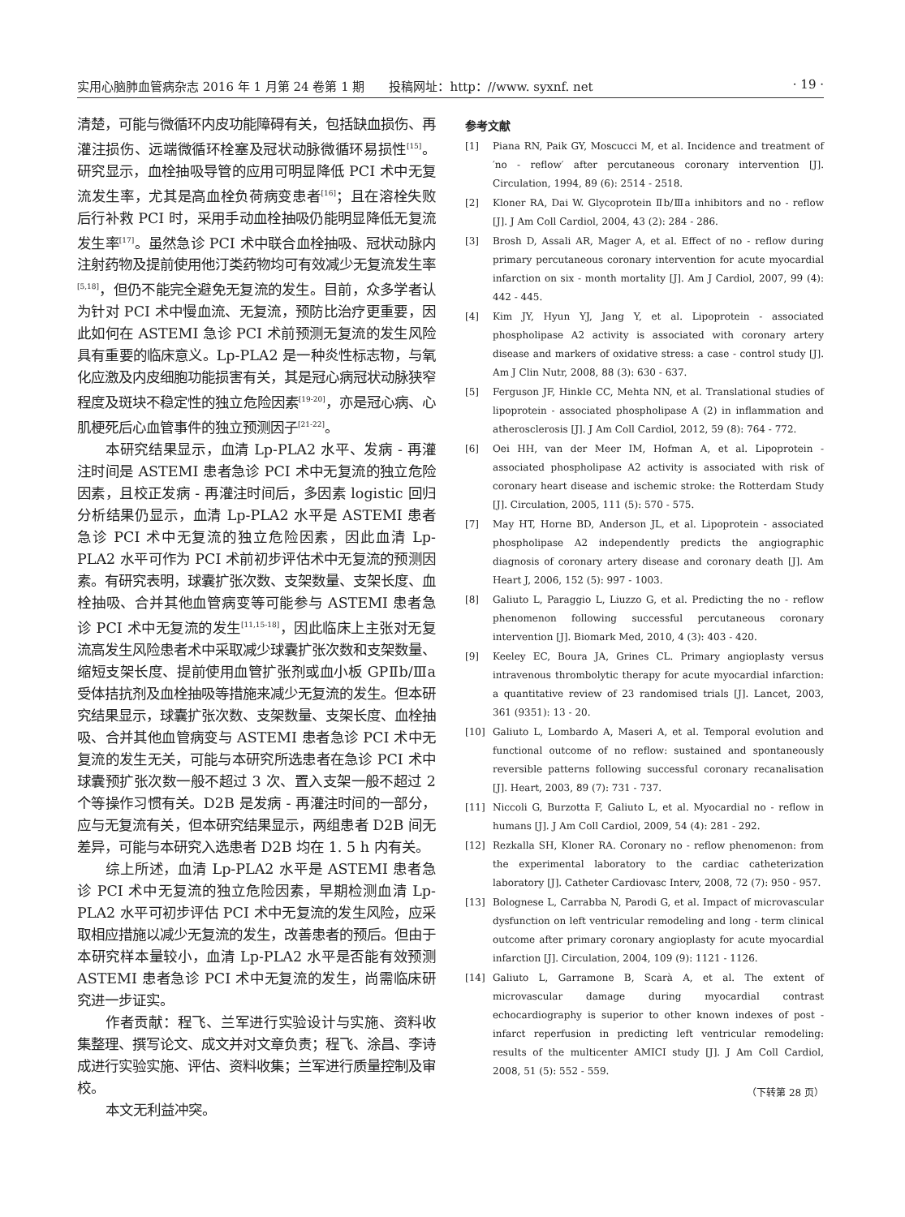实用心脑肺血管病杂志 2016 年 1 月第 24 卷第 1 期　　投稿网址：http：//www. syxnf. net · 19 ·
清楚，可能与微循环内皮功能障碍有关，包括缺血损伤、再灌注损伤、远端微循环栓塞及冠状动脉微循环易损性<sup>[15]</sup>。研究显示，血栓抽吸导管的应用可明显降低 PCI 术中无复流发生率，尤其是高血栓负荷病变患者<sup>[16]</sup>；且在溶栓失败后行补救 PCI 时，采用手动血栓抽吸仍能明显降低无复流发生率<sup>[17]</sup>。虽然急诊 PCI 术中联合血栓抽吸、冠状动脉内注射药物及提前使用他汀类药物均可有效减少无复流发生率<sup>[5,18]</sup>，但仍不能完全避免无复流的发生。目前，众多学者认为针对 PCI 术中慢血流、无复流，预防比治疗更重要，因此如何在 ASTEMI 急诊 PCI 术前预测无复流的发生风险具有重要的临床意义。Lp-PLA2 是一种炎性标志物，与氧化应激及内皮细胞功能损害有关，其是冠心病冠状动脉狭窄程度及斑块不稳定性的独立危险因素<sup>[19-20]</sup>，亦是冠心病、心肌梗死后心血管事件的独立预测因子<sup>[21-22]</sup>。
本研究结果显示，血清 Lp-PLA2 水平、发病 - 再灌注时间是 ASTEMI 患者急诊 PCI 术中无复流的独立危险因素，且校正发病 - 再灌注时间后，多因素 logistic 回归分析结果仍显示，血清 Lp-PLA2 水平是 ASTEMI 患者急诊 PCI 术中无复流的独立危险因素，因此血清 Lp-PLA2 水平可作为 PCI 术前初步评估术中无复流的预测因素。有研究表明，球囊扩张次数、支架数量、支架长度、血栓抽吸、合并其他血管病变等可能参与 ASTEMI 患者急诊 PCI 术中无复流的发生<sup>[11,15-18]</sup>，因此临床上主张对无复流高发生风险患者术中采取减少球囊扩张次数和支架数量、缩短支架长度、提前使用血管扩张剂或血小板 GPⅡb/Ⅲa 受体拮抗剂及血栓抽吸等措施来减少无复流的发生。但本研究结果显示，球囊扩张次数、支架数量、支架长度、血栓抽吸、合并其他血管病变与 ASTEMI 患者急诊 PCI 术中无复流的发生无关，可能与本研究所选患者在急诊 PCI 术中球囊预扩张次数一般不超过 3 次、置入支架一般不超过 2 个等操作习惯有关。D2B 是发病 - 再灌注时间的一部分，应与无复流有关，但本研究结果显示，两组患者 D2B 间无差异，可能与本研究入选患者 D2B 均在 1. 5 h 内有关。
综上所述，血清 Lp-PLA2 水平是 ASTEMI 患者急诊 PCI 术中无复流的独立危险因素，早期检测血清 Lp-PLA2 水平可初步评估 PCI 术中无复流的发生风险，应采取相应措施以减少无复流的发生，改善患者的预后。但由于本研究样本量较小，血清 Lp-PLA2 水平是否能有效预测 ASTEMI 患者急诊 PCI 术中无复流的发生，尚需临床研究进一步证实。
作者贡献：程飞、兰军进行实验设计与实施、资料收集整理、撰写论文、成文并对文章负责；程飞、涂昌、李诗成进行实验实施、评估、资料收集；兰军进行质量控制及审校。
本文无利益冲突。
参考文献
[1] Piana RN, Paik GY, Moscucci M, et al. Incidence and treatment of ′no - reflow′ after percutaneous coronary intervention [J]. Circulation, 1994, 89 (6): 2514 - 2518.
[2] Kloner RA, Dai W. Glycoprotein Ⅱb/Ⅲa inhibitors and no - reflow [J]. J Am Coll Cardiol, 2004, 43 (2): 284 - 286.
[3] Brosh D, Assali AR, Mager A, et al. Effect of no - reflow during primary percutaneous coronary intervention for acute myocardial infarction on six - month mortality [J]. Am J Cardiol, 2007, 99 (4): 442 - 445.
[4] Kim JY, Hyun YJ, Jang Y, et al. Lipoprotein - associated phospholipase A2 activity is associated with coronary artery disease and markers of oxidative stress: a case - control study [J]. Am J Clin Nutr, 2008, 88 (3): 630 - 637.
[5] Ferguson JF, Hinkle CC, Mehta NN, et al. Translational studies of lipoprotein - associated phospholipase A (2) in inflammation and atherosclerosis [J]. J Am Coll Cardiol, 2012, 59 (8): 764 - 772.
[6] Oei HH, van der Meer IM, Hofman A, et al. Lipoprotein - associated phospholipase A2 activity is associated with risk of coronary heart disease and ischemic stroke: the Rotterdam Study [J]. Circulation, 2005, 111 (5): 570 - 575.
[7] May HT, Horne BD, Anderson JL, et al. Lipoprotein - associated phospholipase A2 independently predicts the angiographic diagnosis of coronary artery disease and coronary death [J]. Am Heart J, 2006, 152 (5): 997 - 1003.
[8] Galiuto L, Paraggio L, Liuzzo G, et al. Predicting the no - reflow phenomenon following successful percutaneous coronary intervention [J]. Biomark Med, 2010, 4 (3): 403 - 420.
[9] Keeley EC, Boura JA, Grines CL. Primary angioplasty versus intravenous thrombolytic therapy for acute myocardial infarction: a quantitative review of 23 randomised trials [J]. Lancet, 2003, 361 (9351): 13 - 20.
[10] Galiuto L, Lombardo A, Maseri A, et al. Temporal evolution and functional outcome of no reflow: sustained and spontaneously reversible patterns following successful coronary recanalisation [J]. Heart, 2003, 89 (7): 731 - 737.
[11] Niccoli G, Burzotta F, Galiuto L, et al. Myocardial no - reflow in humans [J]. J Am Coll Cardiol, 2009, 54 (4): 281 - 292.
[12] Rezkalla SH, Kloner RA. Coronary no - reflow phenomenon: from the experimental laboratory to the cardiac catheterization laboratory [J]. Catheter Cardiovasc Interv, 2008, 72 (7): 950 - 957.
[13] Bolognese L, Carrabba N, Parodi G, et al. Impact of microvascular dysfunction on left ventricular remodeling and long - term clinical outcome after primary coronary angioplasty for acute myocardial infarction [J]. Circulation, 2004, 109 (9): 1121 - 1126.
[14] Galiuto L, Garramone B, Scarà A, et al. The extent of microvascular damage during myocardial contrast echocardiography is superior to other known indexes of post - infarct reperfusion in predicting left ventricular remodeling: results of the multicenter AMICI study [J]. J Am Coll Cardiol, 2008, 51 (5): 552 - 559.
（下转第 28 页）